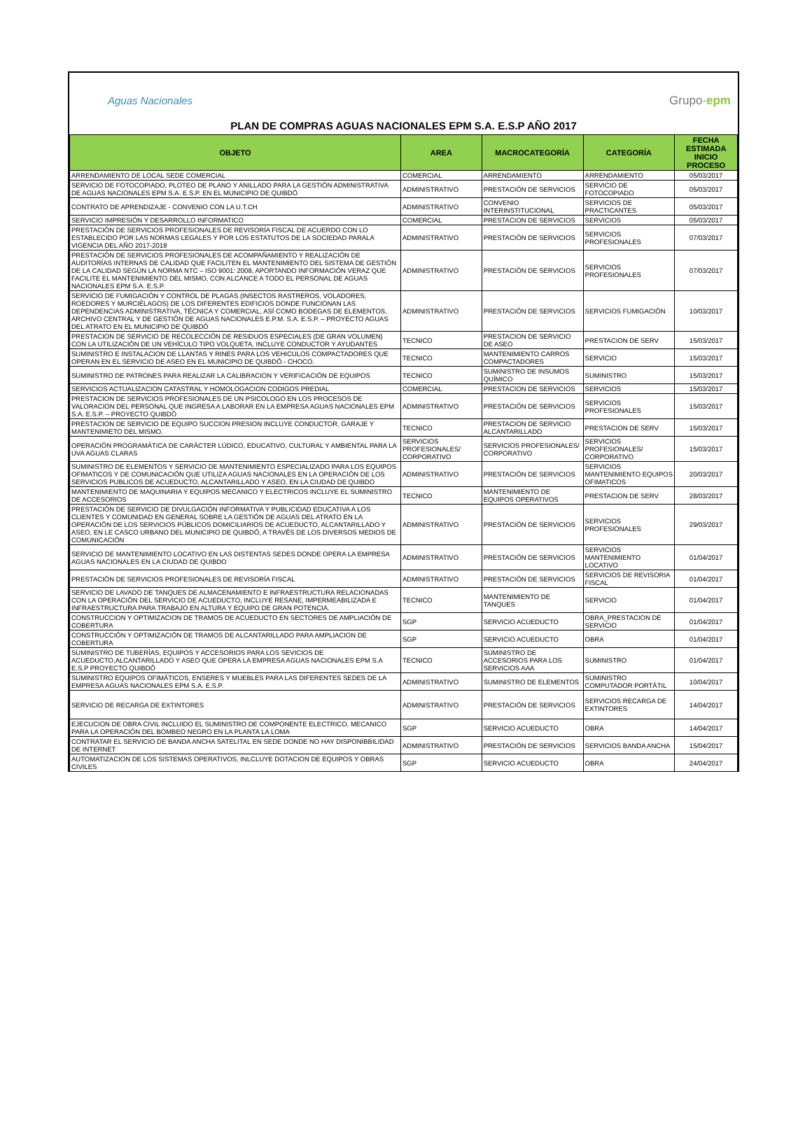Aguas Nacionales Grupo·epm
PLAN DE COMPRAS AGUAS NACIONALES EPM S.A. E.S.P AÑO 2017
| OBJETO | AREA | MACROCATEGORÍA | CATEGORÍA | FECHA ESTIMADA INICIO PROCESO |
| --- | --- | --- | --- | --- |
| ARRENDAMIENTO DE LOCAL SEDE COMERCIAL | COMERCIAL | ARRENDAMIENTO | ARRENDAMIENTO | 05/03/2017 |
| SERVICIO DE FOTOCOPIADO, PLOTEO DE PLANO Y ANILLADO PARA LA GESTIÓN ADMINISTRATIVA DE AGUAS NACIONALES EPM S.A. E.S.P. EN EL MUNICIPIO DE QUIBDÓ | ADMINISTRATIVO | PRESTACIÓN DE SERVICIOS | SERVICIO DE FOTOCOPIADO | 05/03/2017 |
| CONTRATO DE APRENDIZAJE - CONVENIO CON LA U.T.CH | ADMINISTRATIVO | CONVENIO INTERINSTITUCIONAL | SERVICIOS DE PRACTICANTES | 05/03/2017 |
| SERVICIO IMPRESIÓN Y DESARROLLO INFORMATICO | COMERCIAL | PRESTACION DE SERVICIOS | SERVICIOS | 05/03/2017 |
| PRESTACIÓN DE SERVICIOS PROFESIONALES DE REVISORÍA FISCAL DE ACUERDO CON LO ESTABLECIDO POR LAS NORMAS LEGALES Y POR LOS ESTATUTOS DE LA SOCIEDAD PARALA VIGENCIA DEL AÑO 2017-2018 | ADMINISTRATIVO | PRESTACIÓN DE SERVICIOS | SERVICIOS PROFESIONALES | 07/03/2017 |
| PRESTACIÓN DE SERVICIOS PROFESIONALES DE ACOMPAÑAMIENTO Y REALIZACIÓN DE AUDITORÍAS INTERNAS DE CALIDAD QUE FACILITEN EL MANTENIMIENTO DEL SISTEMA DE GESTIÓN DE LA CALIDAD SEGÚN LA NORMA NTC – ISO 9001: 2008, APORTANDO INFORMACIÓN VERAZ QUE FACILITE EL MANTENIMIENTO DEL MISMO, CON ALCANCE A TODO EL PERSONAL DE AGUAS NACIONALES EPM S.A. E.S.P. | ADMINISTRATIVO | PRESTACIÓN DE SERVICIOS | SERVICIOS PROFESIONALES | 07/03/2017 |
| SERVICIO DE FUMIGACIÓN Y CONTROL DE PLAGAS (INSECTOS RASTREROS, VOLADORES, ROEDORES Y MURCIÉLAGOS) DE LOS DIFERENTES EDIFICIOS DONDE FUNCIONAN LAS DEPENDENCIAS ADMINISTRATIVA, TÉCNICA Y COMERCIAL, ASÍ COMO BODEGAS DE ELEMENTOS, ARCHIVO CENTRAL Y DE GESTIÓN DE AGUAS NACIONALES E.P.M. S.A. E.S.P. – PROYECTO AGUAS DEL ATRATO EN EL MUNICIPIO DE QUIBDÓ | ADMINISTRATIVO | PRESTACIÓN DE SERVICIOS | SERVICIOS FUMIGACIÓN | 10/03/2017 |
| PRESTACION DE SERVICIO DE RECOLECCIÓN DE RESIDUOS ESPECIALES (DE GRAN VOLUMEN) CON LA UTILIZACIÓN DE UN VEHÍCULO TIPO VOLQUETA, INCLUYE CONDUCTOR Y AYUDANTES | TECNICO | PRESTACION DE SERVICIO DE ASEO | PRESTACION DE SERV | 15/03/2017 |
| SUMINISTRO E INSTALACION DE LLANTAS Y RINES PARA LOS VEHICULOS COMPACTADORES QUE OPERAN EN EL SERVICIO DE ASEO EN EL MUNICIPIO DE QUIBDÓ - CHOCO. | TECNICO | MANTENIMIENTO CARROS COMPACTADORES | SERVICIO | 15/03/2017 |
| SUMINISTRO DE PATRONES PARA REALIZAR LA CALIBRACION Y VERIFICACIÓN DE EQUIPOS | TECNICO | SUMINISTRO DE INSUMOS QUÍMICO | SUMINISTRO | 15/03/2017 |
| SERVICIOS ACTUALIZACION CATASTRAL Y HOMOLOGACION CODIGOS PREDIAL | COMERCIAL | PRESTACION DE SERVICIOS | SERVICIOS | 15/03/2017 |
| PRESTACION DE SERVICIOS PROFESIONALES DE UN PSICOLOGO EN LOS PROCESOS DE VALORACION DEL PERSONAL QUE INGRESA A LABORAR EN LA EMPRESA AGUAS NACIONALES EPM S.A. E.S.P. – PROYECTO QUIBDÓ | ADMINISTRATIVO | PRESTACIÓN DE SERVICIOS | SERVICIOS PROFESIONALES | 15/03/2017 |
| PRESTACION DE SERVICIO DE EQUIPO SUCCION PRESION INCLUYE CONDUCTOR, GARAJE Y MANTENIMIETO DEL MISMO. | TECNICO | PRESTACION DE SERVICIO ALCANTARILLADO | PRESTACION DE SERV | 15/03/2017 |
| OPERACIÓN PROGRAMÁTICA DE CARÁCTER LÚDICO, EDUCATIVO, CULTURAL Y AMBIENTAL PARA LA UVA AGUAS CLARAS | SERVICIOS PROFESIONALES/ CORPORATIVO | SERVICIOS PROFESIONALES/ CORPORATIVO | SERVICIOS PROFESIONALES/ CORPORATIVO | 15/03/2017 |
| SUMINISTRO DE ELEMENTOS Y SERVICIO DE MANTENIMIENTO ESPECIALIZADO PARA LOS EQUIPOS OFIMATICOS Y DE COMUNICACIÓN QUE UTILIZA AGUAS NACIONALES EN LA OPERACIÓN DE LOS SERVICIOS PUBLICOS DE ACUEDUCTO, ALCANTARILLADO Y ASEO, EN LA CIUDAD DE QUIBDO | ADMINISTRATIVO | PRESTACIÓN DE SERVICIOS | SERVICIOS MANTENIMIENTO EQUIPOS OFIMATICOS | 20/03/2017 |
| MANTENIMIENTO DE MAQUINARIA Y EQUIPOS MECANICO Y ELECTRICOS INCLUYE EL SUMINISTRO DE ACCESORIOS | TECNICO | MANTENIMIENTO DE EQUIPOS OPERATIVOS | PRESTACION DE SERV | 28/03/2017 |
| PRESTACIÓN DE SERVICIO DE DIVULGACIÓN INFORMATIVA Y PUBLICIDAD EDUCATIVA A LOS CLIENTES Y COMUNIDAD EN GENERAL SOBRE LA GESTIÓN DE AGUAS DEL ATRATO EN LA OPERACIÓN DE LOS SERVICIOS PÚBLICOS DOMICILIARIOS DE ACUEDUCTO, ALCANTARILLADO Y ASEO, EN LE CASCO URBANO DEL MUNICIPIO DE QUIBDÓ, A TRAVÉS DE LOS DIVERSOS MEDIOS DE COMUNICACIÓN | ADMINISTRATIVO | PRESTACIÓN DE SERVICIOS | SERVICIOS PROFESIONALES | 29/03/2017 |
| SERVICIO DE MANTENIMIENTO LOCATIVO EN LAS DISTENTAS SEDES DONDE OPERA LA EMPRESA AGUAS NACIONALES EN LA CIUDAD DE QUIBDO | ADMINISTRATIVO | PRESTACIÓN DE SERVICIOS | SERVICIOS MANTENIMIENTO LOCATIVO | 01/04/2017 |
| PRESTACIÓN DE SERVICIOS PROFESIONALES DE REVISORÍA FISCAL | ADMINISTRATIVO | PRESTACIÓN DE SERVICIOS | SERVICIOS DE REVISORIA FISCAL | 01/04/2017 |
| SERVICIO DE LAVADO DE TANQUES DE ALMACENAMIENTO E INFRAESTRUCTURA RELACIONADAS CON LA OPERACIÓN DEL SERVICIO DE ACUEDUCTO, INCLUYE RESANE, IMPERMEABILIZADA E INFRAESTRUCTURA PARA TRABAJO EN ALTURA Y EQUIPO DE GRAN POTENCIA. | TECNICO | MANTENIMIENTO DE TANQUES | SERVICIO | 01/04/2017 |
| CONSTRUCCION Y OPTIMIZACION DE TRAMOS DE ACUEDUCTO EN SECTORES DE AMPLIACIÓN DE COBERTURA | SGP | SERVICIO ACUEDUCTO | OBRA_PRESTACION DE SERVICIO | 01/04/2017 |
| CONSTRUCCIÓN Y OPTIMIZACIÓN DE TRAMOS DE ALCANTARILLADO PARA AMPLIACION DE COBERTURA | SGP | SERVICIO ACUEDUCTO | OBRA | 01/04/2017 |
| SUMINISTRO DE TUBERÍAS, EQUIPOS Y ACCESORIOS PARA LOS SEVICIOS DE ACUEDUCTO,ALCANTARILLADO Y ASEO QUE OPERA LA EMPRESA AGUAS NACIONALES EPM S.A E.S.P PROYECTO QUIBDÓ | TECNICO | SUMINISTRO DE ACCESORIOS PARA LOS SERVICIOS AAA | SUMINISTRO | 01/04/2017 |
| SUMINISTRO EQUIPOS OFIMÁTICOS, ENSERES Y MUEBLES PARA LAS DIFERENTES SEDES DE LA EMPRESA AGUAS NACIONALES EPM S.A. E.S.P. | ADMINISTRATIVO | SUMINISTRO DE ELEMENTOS | SUMINISTRO COMPUTADOR PORTÁTIL | 10/04/2017 |
| SERVICIO DE RECARGA DE EXTINTORES | ADMINISTRATIVO | PRESTACIÓN DE SERVICIOS | SERVICIOS RECARGA DE EXTINTORES | 14/04/2017 |
| EJECUCION DE OBRA CIVIL INCLUIDO EL SUMINISTRO DE COMPONENTE ELECTRICO, MECANICO PARA LA OPERACIÓN DEL BOMBEO NEGRO EN LA PLANTA LA LOMA | SGP | SERVICIO ACUEDUCTO | OBRA | 14/04/2017 |
| CONTRATAR EL SERVICIO DE BANDA ANCHA SATELITAL EN SEDE DONDE NO HAY DISPONIBBILIDAD DE INTERNET | ADMINISTRATIVO | PRESTACIÓN DE SERVICIOS | SERVICIOS BANDA ANCHA | 15/04/2017 |
| AUTOMATIZACION DE LOS SISTEMAS OPERATIVOS, INLCLUYE DOTACION DE EQUIPOS Y OBRAS CIVILES | SGP | SERVICIO ACUEDUCTO | OBRA | 24/04/2017 |